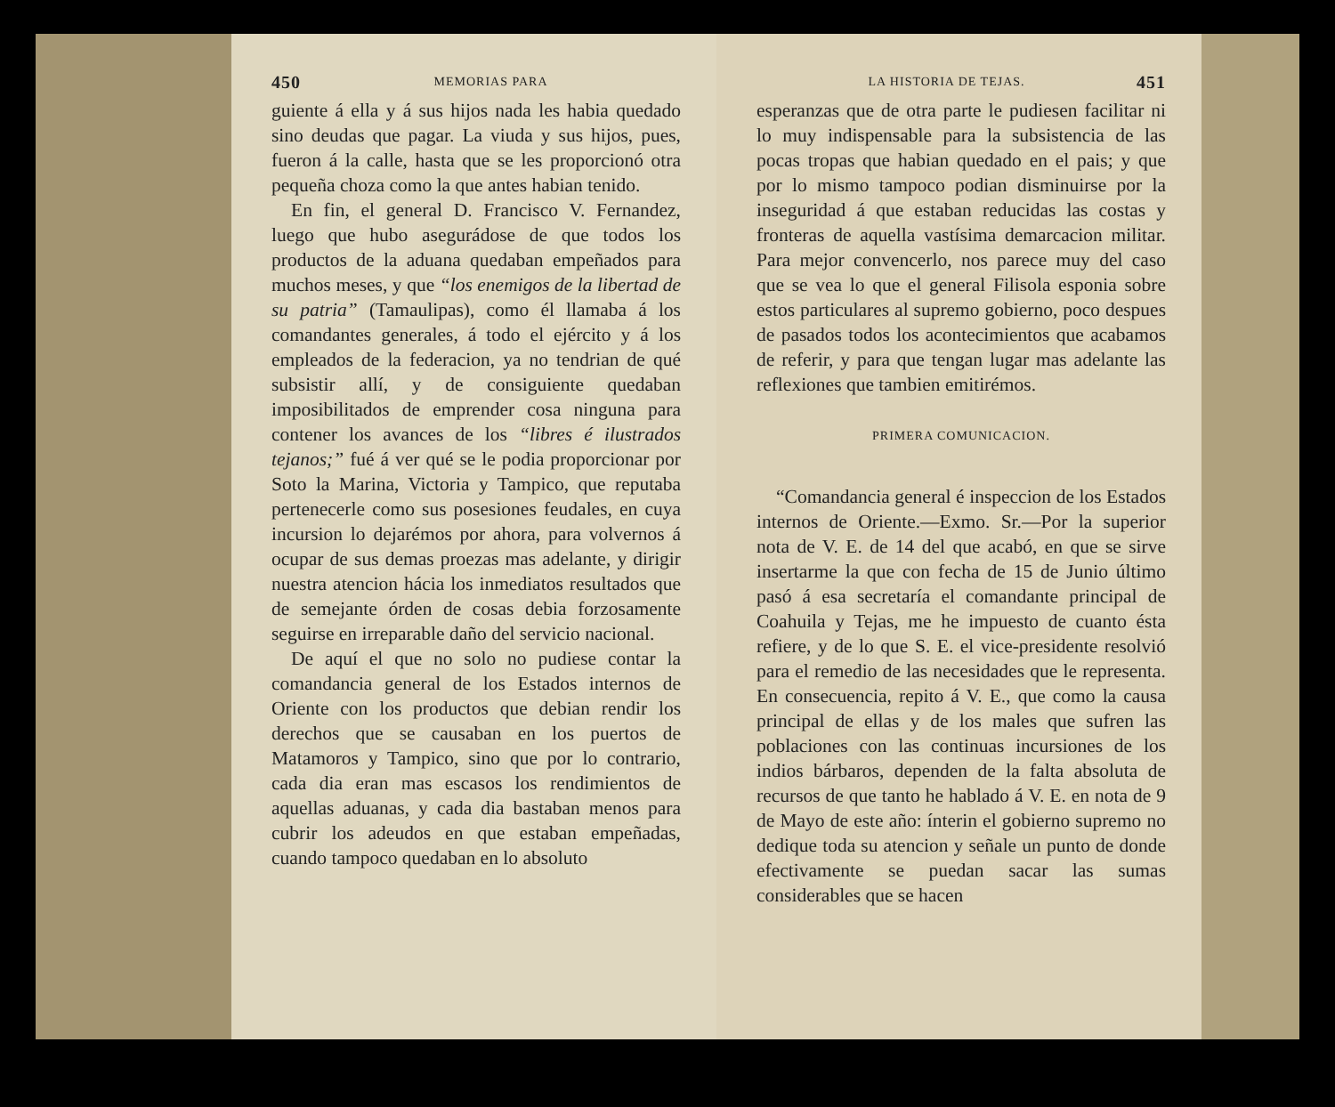450 MEMORIAS PARA
guiente á ella y á sus hijos nada les habia quedado sino deudas que pagar. La viuda y sus hijos, pues, fueron á la calle, hasta que se les proporcionó otra pequeña choza como la que antes habian tenido.
En fin, el general D. Francisco V. Fernandez, luego que hubo asegurádose de que todos los productos de la aduana quedaban empeñados para muchos meses, y que “los enemigos de la libertad de su patria” (Tamaulipas), como él llamaba á los comandantes generales, á todo el ejército y á los empleados de la federacion, ya no tendrian de qué subsistir allí, y de consiguiente quedaban imposibilitados de emprender cosa ninguna para contener los avances de los “libres é ilustrados tejanos;” fué á ver qué se le podia proporcionar por Soto la Marina, Victoria y Tampico, que reputaba pertenecerle como sus posesiones feudales, en cuya incursion lo dejarémos por ahora, para volvernos á ocupar de sus demas proezas mas adelante, y dirigir nuestra atencion hácia los inmediatos resultados que de semejante órden de cosas debia forzosamente seguirse en irreparable daño del servicio nacional.
De aquí el que no solo no pudiese contar la comandancia general de los Estados internos de Oriente con los productos que debian rendir los derechos que se causaban en los puertos de Matamoros y Tampico, sino que por lo contrario, cada dia eran mas escasos los rendimientos de aquellas aduanas, y cada dia bastaban menos para cubrir los adeudos en que estaban empeñadas, cuando tampoco quedaban en lo absoluto
LA HISTORIA DE TEJAS. 451
esperanzas que de otra parte le pudiesen facilitar ni lo muy indispensable para la subsistencia de las pocas tropas que habian quedado en el pais; y que por lo mismo tampoco podian disminuirse por la inseguridad á que estaban reducidas las costas y fronteras de aquella vastísima demarcacion militar. Para mejor convencerlo, nos parece muy del caso que se vea lo que el general Filisola esponia sobre estos particulares al supremo gobierno, poco despues de pasados todos los acontecimientos que acabamos de referir, y para que tengan lugar mas adelante las reflexiones que tambien emitirémos.
PRIMERA COMUNICACION.
“Comandancia general é inspeccion de los Estados internos de Oriente.—Exmo. Sr.—Por la superior nota de V. E. de 14 del que acabó, en que se sirve insertarme la que con fecha de 15 de Junio último pasó á esa secretaría el comandante principal de Coahuila y Tejas, me he impuesto de cuanto ésta refiere, y de lo que S. E. el vice-presidente resolvió para el remedio de las necesidades que le representa. En consecuencia, repito á V. E., que como la causa principal de ellas y de los males que sufren las poblaciones con las continuas incursiones de los indios bárbaros, dependen de la falta absoluta de recursos de que tanto he hablado á V. E. en nota de 9 de Mayo de este año: ínterin el gobierno supremo no dedique toda su atencion y señale un punto de donde efectivamente se puedan sacar las sumas considerables que se hacen